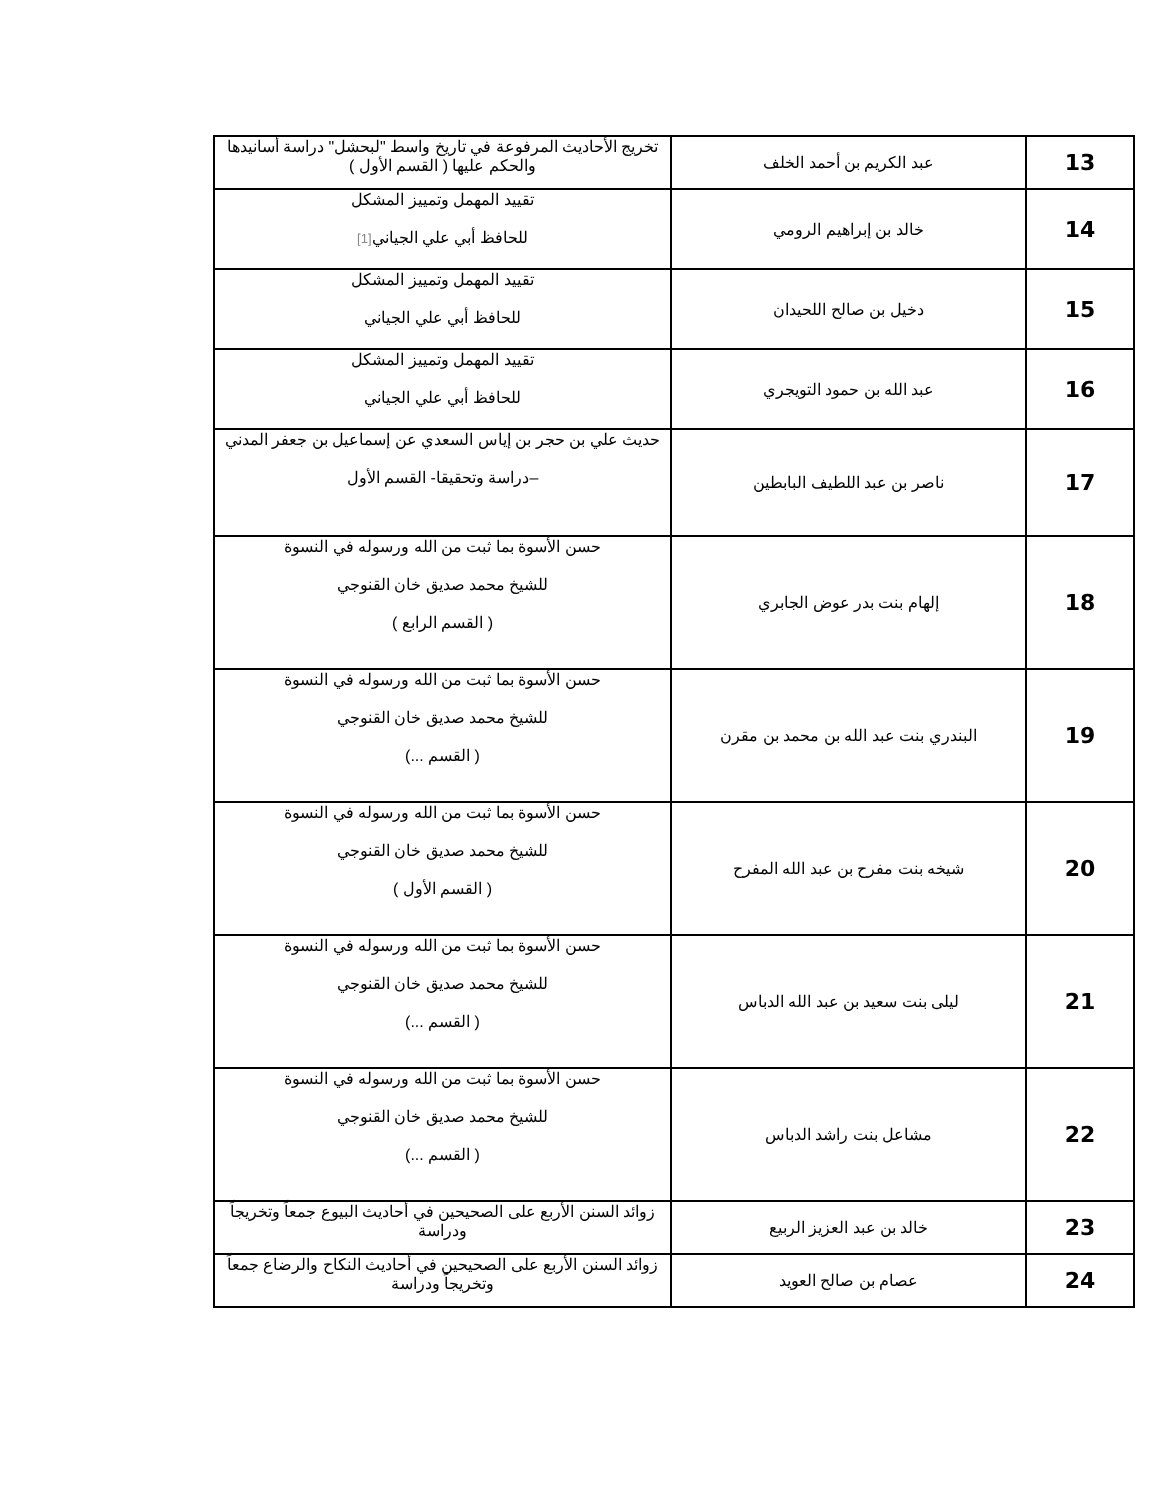| 13 | عبد الكريم بن أحمد الخلف | تخريج الأحاديث المرفوعة في تاريخ واسط "لبحشل" دراسة أسانيدها والحكم عليها ( القسم الأول ) |
| 14 | خالد بن إبراهيم الرومي | تقييد المهمل وتمييز المشكل للحافظ أبي علي الجياني [1] |
| 15 | دخيل بن صالح اللحيدان | تقييد المهمل وتمييز المشكل للحافظ أبي علي الجياني |
| 16 | عبد الله بن حمود التويجري | تقييد المهمل وتمييز المشكل للحافظ أبي علي الجياني |
| 17 | ناصر بن عبد اللطيف البابطين | حديث علي بن حجر بن إياس السعدي عن إسماعيل بن جعفر المدني –دراسة وتحقيقا- القسم الأول |
| 18 | إلهام بنت بدر عوض الجابري | حسن الأسوة بما ثبت من الله ورسوله في النسوة للشيخ محمد صديق خان القنوجي ( القسم الرابع ) |
| 19 | البندري بنت عبد الله بن محمد بن مقرن | حسن الأسوة بما ثبت من الله ورسوله في النسوة للشيخ محمد صديق خان القنوجي ( القسم ...) |
| 20 | شيخه بنت مفرح بن عبد الله المفرح | حسن الأسوة بما ثبت من الله ورسوله في النسوة للشيخ محمد صديق خان القنوجي ( القسم الأول ) |
| 21 | ليلى بنت سعيد بن عبد الله الدباس | حسن الأسوة بما ثبت من الله ورسوله في النسوة للشيخ محمد صديق خان القنوجي ( القسم ...) |
| 22 | مشاعل بنت راشد الدباس | حسن الأسوة بما ثبت من الله ورسوله في النسوة للشيخ محمد صديق خان القنوجي ( القسم ...) |
| 23 | خالد بن عبد العزيز الربيع | زوائد السنن الأربع على الصحيحين في أحاديث البيوع جمعاً وتخريجاً ودراسة |
| 24 | عصام بن صالح العويد | زوائد السنن الأربع على الصحيحين في أحاديث النكاح والرضاع جمعاً وتخريجاً ودراسة |